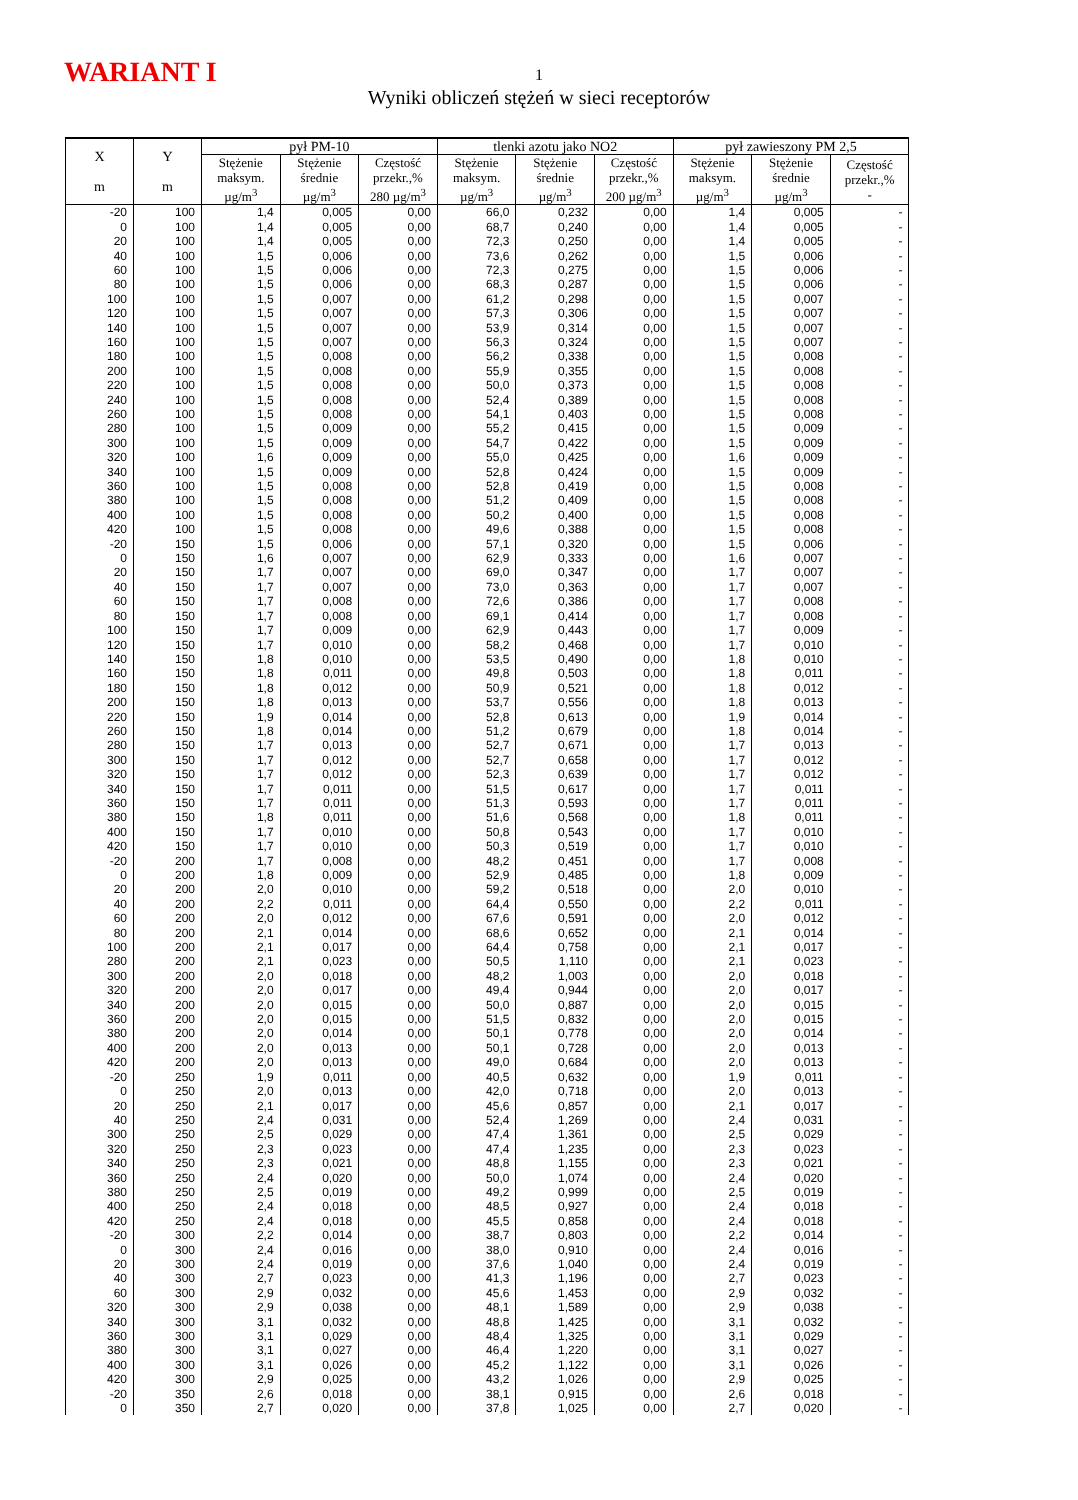WARIANT I
1
Wyniki obliczeń stężeń w sieci receptorów
| X m | Y m | pył PM-10 | | | tlenki azotu jako NO2 | | | pył zawieszony PM 2,5 | | |
| --- | --- | --- | --- | --- | --- | --- | --- | --- | --- | --- |
| | | Stężenie maksym. µg/m<sup>3</sup> | Stężenie średnie µg/m<sup>3</sup> | Częstość przekr.,% 280 µg/m<sup>3</sup> | Stężenie maksym. µg/m<sup>3</sup> | Stężenie średnie µg/m<sup>3</sup> | Częstość przekr.,% 200 µg/m<sup>3</sup> | Stężenie maksym. µg/m<sup>3</sup> | Stężenie średnie µg/m<sup>3</sup> | Częstość przekr.,% - |
| -20 | 100 | 1,4 | 0,005 | 0,00 | 66,0 | 0,232 | 0,00 | 1,4 | 0,005 | - |
| 0 | 100 | 1,4 | 0,005 | 0,00 | 68,7 | 0,240 | 0,00 | 1,4 | 0,005 | - |
| 20 | 100 | 1,4 | 0,005 | 0,00 | 72,3 | 0,250 | 0,00 | 1,4 | 0,005 | - |
| 40 | 100 | 1,5 | 0,006 | 0,00 | 73,6 | 0,262 | 0,00 | 1,5 | 0,006 | - |
| 60 | 100 | 1,5 | 0,006 | 0,00 | 72,3 | 0,275 | 0,00 | 1,5 | 0,006 | - |
| 80 | 100 | 1,5 | 0,006 | 0,00 | 68,3 | 0,287 | 0,00 | 1,5 | 0,006 | - |
| 100 | 100 | 1,5 | 0,007 | 0,00 | 61,2 | 0,298 | 0,00 | 1,5 | 0,007 | - |
| 120 | 100 | 1,5 | 0,007 | 0,00 | 57,3 | 0,306 | 0,00 | 1,5 | 0,007 | - |
| 140 | 100 | 1,5 | 0,007 | 0,00 | 53,9 | 0,314 | 0,00 | 1,5 | 0,007 | - |
| 160 | 100 | 1,5 | 0,007 | 0,00 | 56,3 | 0,324 | 0,00 | 1,5 | 0,007 | - |
| 180 | 100 | 1,5 | 0,008 | 0,00 | 56,2 | 0,338 | 0,00 | 1,5 | 0,008 | - |
| 200 | 100 | 1,5 | 0,008 | 0,00 | 55,9 | 0,355 | 0,00 | 1,5 | 0,008 | - |
| 220 | 100 | 1,5 | 0,008 | 0,00 | 50,0 | 0,373 | 0,00 | 1,5 | 0,008 | - |
| 240 | 100 | 1,5 | 0,008 | 0,00 | 52,4 | 0,389 | 0,00 | 1,5 | 0,008 | - |
| 260 | 100 | 1,5 | 0,008 | 0,00 | 54,1 | 0,403 | 0,00 | 1,5 | 0,008 | - |
| 280 | 100 | 1,5 | 0,009 | 0,00 | 55,2 | 0,415 | 0,00 | 1,5 | 0,009 | - |
| 300 | 100 | 1,5 | 0,009 | 0,00 | 54,7 | 0,422 | 0,00 | 1,5 | 0,009 | - |
| 320 | 100 | 1,6 | 0,009 | 0,00 | 55,0 | 0,425 | 0,00 | 1,6 | 0,009 | - |
| 340 | 100 | 1,5 | 0,009 | 0,00 | 52,8 | 0,424 | 0,00 | 1,5 | 0,009 | - |
| 360 | 100 | 1,5 | 0,008 | 0,00 | 52,8 | 0,419 | 0,00 | 1,5 | 0,008 | - |
| 380 | 100 | 1,5 | 0,008 | 0,00 | 51,2 | 0,409 | 0,00 | 1,5 | 0,008 | - |
| 400 | 100 | 1,5 | 0,008 | 0,00 | 50,2 | 0,400 | 0,00 | 1,5 | 0,008 | - |
| 420 | 100 | 1,5 | 0,008 | 0,00 | 49,6 | 0,388 | 0,00 | 1,5 | 0,008 | - |
| -20 | 150 | 1,5 | 0,006 | 0,00 | 57,1 | 0,320 | 0,00 | 1,5 | 0,006 | - |
| 0 | 150 | 1,6 | 0,007 | 0,00 | 62,9 | 0,333 | 0,00 | 1,6 | 0,007 | - |
| 20 | 150 | 1,7 | 0,007 | 0,00 | 69,0 | 0,347 | 0,00 | 1,7 | 0,007 | - |
| 40 | 150 | 1,7 | 0,007 | 0,00 | 73,0 | 0,363 | 0,00 | 1,7 | 0,007 | - |
| 60 | 150 | 1,7 | 0,008 | 0,00 | 72,6 | 0,386 | 0,00 | 1,7 | 0,008 | - |
| 80 | 150 | 1,7 | 0,008 | 0,00 | 69,1 | 0,414 | 0,00 | 1,7 | 0,008 | - |
| 100 | 150 | 1,7 | 0,009 | 0,00 | 62,9 | 0,443 | 0,00 | 1,7 | 0,009 | - |
| 120 | 150 | 1,7 | 0,010 | 0,00 | 58,2 | 0,468 | 0,00 | 1,7 | 0,010 | - |
| 140 | 150 | 1,8 | 0,010 | 0,00 | 53,5 | 0,490 | 0,00 | 1,8 | 0,010 | - |
| 160 | 150 | 1,8 | 0,011 | 0,00 | 49,8 | 0,503 | 0,00 | 1,8 | 0,011 | - |
| 180 | 150 | 1,8 | 0,012 | 0,00 | 50,9 | 0,521 | 0,00 | 1,8 | 0,012 | - |
| 200 | 150 | 1,8 | 0,013 | 0,00 | 53,7 | 0,556 | 0,00 | 1,8 | 0,013 | - |
| 220 | 150 | 1,9 | 0,014 | 0,00 | 52,8 | 0,613 | 0,00 | 1,9 | 0,014 | - |
| 260 | 150 | 1,8 | 0,014 | 0,00 | 51,2 | 0,679 | 0,00 | 1,8 | 0,014 | - |
| 280 | 150 | 1,7 | 0,013 | 0,00 | 52,7 | 0,671 | 0,00 | 1,7 | 0,013 | - |
| 300 | 150 | 1,7 | 0,012 | 0,00 | 52,7 | 0,658 | 0,00 | 1,7 | 0,012 | - |
| 320 | 150 | 1,7 | 0,012 | 0,00 | 52,3 | 0,639 | 0,00 | 1,7 | 0,012 | - |
| 340 | 150 | 1,7 | 0,011 | 0,00 | 51,5 | 0,617 | 0,00 | 1,7 | 0,011 | - |
| 360 | 150 | 1,7 | 0,011 | 0,00 | 51,3 | 0,593 | 0,00 | 1,7 | 0,011 | - |
| 380 | 150 | 1,8 | 0,011 | 0,00 | 51,6 | 0,568 | 0,00 | 1,8 | 0,011 | - |
| 400 | 150 | 1,7 | 0,010 | 0,00 | 50,8 | 0,543 | 0,00 | 1,7 | 0,010 | - |
| 420 | 150 | 1,7 | 0,010 | 0,00 | 50,3 | 0,519 | 0,00 | 1,7 | 0,010 | - |
| -20 | 200 | 1,7 | 0,008 | 0,00 | 48,2 | 0,451 | 0,00 | 1,7 | 0,008 | - |
| 0 | 200 | 1,8 | 0,009 | 0,00 | 52,9 | 0,485 | 0,00 | 1,8 | 0,009 | - |
| 20 | 200 | 2,0 | 0,010 | 0,00 | 59,2 | 0,518 | 0,00 | 2,0 | 0,010 | - |
| 40 | 200 | 2,2 | 0,011 | 0,00 | 64,4 | 0,550 | 0,00 | 2,2 | 0,011 | - |
| 60 | 200 | 2,0 | 0,012 | 0,00 | 67,6 | 0,591 | 0,00 | 2,0 | 0,012 | - |
| 80 | 200 | 2,1 | 0,014 | 0,00 | 68,6 | 0,652 | 0,00 | 2,1 | 0,014 | - |
| 100 | 200 | 2,1 | 0,017 | 0,00 | 64,4 | 0,758 | 0,00 | 2,1 | 0,017 | - |
| 280 | 200 | 2,1 | 0,023 | 0,00 | 50,5 | 1,110 | 0,00 | 2,1 | 0,023 | - |
| 300 | 200 | 2,0 | 0,018 | 0,00 | 48,2 | 1,003 | 0,00 | 2,0 | 0,018 | - |
| 320 | 200 | 2,0 | 0,017 | 0,00 | 49,4 | 0,944 | 0,00 | 2,0 | 0,017 | - |
| 340 | 200 | 2,0 | 0,015 | 0,00 | 50,0 | 0,887 | 0,00 | 2,0 | 0,015 | - |
| 360 | 200 | 2,0 | 0,015 | 0,00 | 51,5 | 0,832 | 0,00 | 2,0 | 0,015 | - |
| 380 | 200 | 2,0 | 0,014 | 0,00 | 50,1 | 0,778 | 0,00 | 2,0 | 0,014 | - |
| 400 | 200 | 2,0 | 0,013 | 0,00 | 50,1 | 0,728 | 0,00 | 2,0 | 0,013 | - |
| 420 | 200 | 2,0 | 0,013 | 0,00 | 49,0 | 0,684 | 0,00 | 2,0 | 0,013 | - |
| -20 | 250 | 1,9 | 0,011 | 0,00 | 40,5 | 0,632 | 0,00 | 1,9 | 0,011 | - |
| 0 | 250 | 2,0 | 0,013 | 0,00 | 42,0 | 0,718 | 0,00 | 2,0 | 0,013 | - |
| 20 | 250 | 2,1 | 0,017 | 0,00 | 45,6 | 0,857 | 0,00 | 2,1 | 0,017 | - |
| 40 | 250 | 2,4 | 0,031 | 0,00 | 52,4 | 1,269 | 0,00 | 2,4 | 0,031 | - |
| 300 | 250 | 2,5 | 0,029 | 0,00 | 47,4 | 1,361 | 0,00 | 2,5 | 0,029 | - |
| 320 | 250 | 2,3 | 0,023 | 0,00 | 47,4 | 1,235 | 0,00 | 2,3 | 0,023 | - |
| 340 | 250 | 2,3 | 0,021 | 0,00 | 48,8 | 1,155 | 0,00 | 2,3 | 0,021 | - |
| 360 | 250 | 2,4 | 0,020 | 0,00 | 50,0 | 1,074 | 0,00 | 2,4 | 0,020 | - |
| 380 | 250 | 2,5 | 0,019 | 0,00 | 49,2 | 0,999 | 0,00 | 2,5 | 0,019 | - |
| 400 | 250 | 2,4 | 0,018 | 0,00 | 48,5 | 0,927 | 0,00 | 2,4 | 0,018 | - |
| 420 | 250 | 2,4 | 0,018 | 0,00 | 45,5 | 0,858 | 0,00 | 2,4 | 0,018 | - |
| -20 | 300 | 2,2 | 0,014 | 0,00 | 38,7 | 0,803 | 0,00 | 2,2 | 0,014 | - |
| 0 | 300 | 2,4 | 0,016 | 0,00 | 38,0 | 0,910 | 0,00 | 2,4 | 0,016 | - |
| 20 | 300 | 2,4 | 0,019 | 0,00 | 37,6 | 1,040 | 0,00 | 2,4 | 0,019 | - |
| 40 | 300 | 2,7 | 0,023 | 0,00 | 41,3 | 1,196 | 0,00 | 2,7 | 0,023 | - |
| 60 | 300 | 2,9 | 0,032 | 0,00 | 45,6 | 1,453 | 0,00 | 2,9 | 0,032 | - |
| 320 | 300 | 2,9 | 0,038 | 0,00 | 48,1 | 1,589 | 0,00 | 2,9 | 0,038 | - |
| 340 | 300 | 3,1 | 0,032 | 0,00 | 48,8 | 1,425 | 0,00 | 3,1 | 0,032 | - |
| 360 | 300 | 3,1 | 0,029 | 0,00 | 48,4 | 1,325 | 0,00 | 3,1 | 0,029 | - |
| 380 | 300 | 3,1 | 0,027 | 0,00 | 46,4 | 1,220 | 0,00 | 3,1 | 0,027 | - |
| 400 | 300 | 3,1 | 0,026 | 0,00 | 45,2 | 1,122 | 0,00 | 3,1 | 0,026 | - |
| 420 | 300 | 2,9 | 0,025 | 0,00 | 43,2 | 1,026 | 0,00 | 2,9 | 0,025 | - |
| -20 | 350 | 2,6 | 0,018 | 0,00 | 38,1 | 0,915 | 0,00 | 2,6 | 0,018 | - |
| 0 | 350 | 2,7 | 0,020 | 0,00 | 37,8 | 1,025 | 0,00 | 2,7 | 0,020 | - |